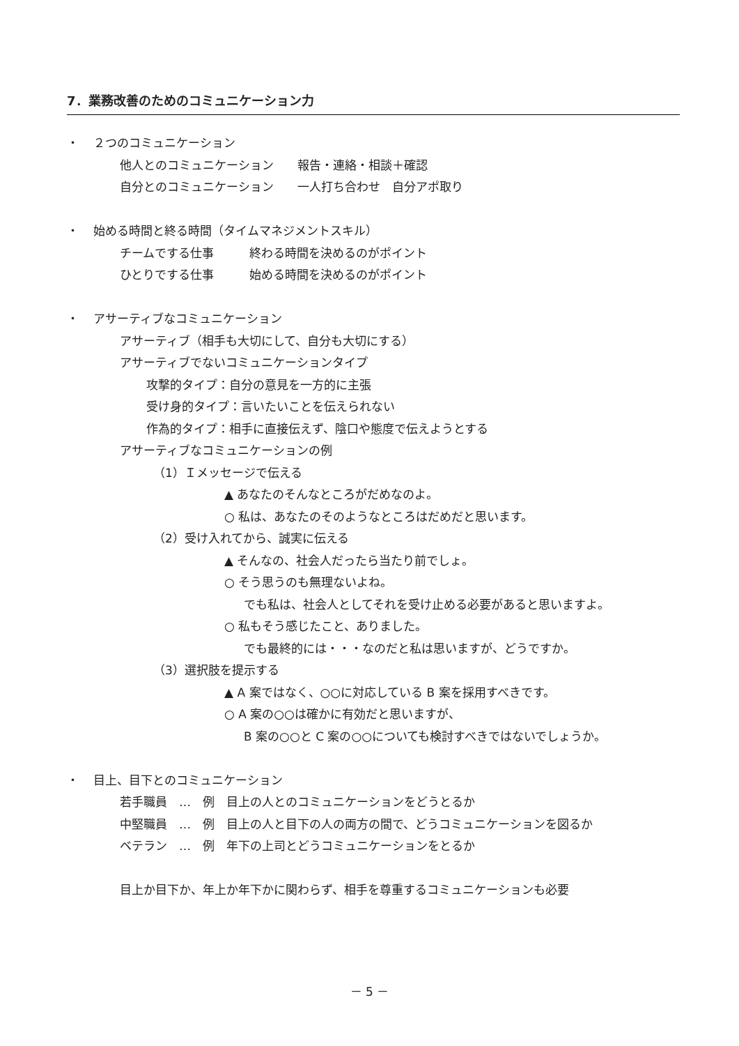7．業務改善のためのコミュニケーション力
・ ２つのコミュニケーション
他人とのコミュニケーション　　報告・連絡・相談＋確認
自分とのコミュニケーション　　一人打ち合わせ　自分アポ取り
・ 始める時間と終る時間（タイムマネジメントスキル）
チームでする仕事　　　終わる時間を決めるのがポイント
ひとりでする仕事　　　始める時間を決めるのがポイント
・ アサーティブなコミュニケーション
アサーティブ（相手も大切にして、自分も大切にする）
アサーティブでないコミュニケーションタイプ
攻撃的タイプ：自分の意見を一方的に主張
受け身的タイプ：言いたいことを伝えられない
作為的タイプ：相手に直接伝えず、陰口や態度で伝えようとする
アサーティブなコミュニケーションの例
（1）Ｉメッセージで伝える
▲ あなたのそんなところがだめなのよ。
○ 私は、あなたのそのようなところはだめだと思います。
（2）受け入れてから、誠実に伝える
▲ そんなの、社会人だったら当たり前でしょ。
○ そう思うのも無理ないよね。
でも私は、社会人としてそれを受け止める必要があると思いますよ。
○ 私もそう感じたこと、ありました。
でも最終的には・・・なのだと私は思いますが、どうですか。
（3）選択肢を提示する
▲ A 案ではなく、○○に対応している B 案を採用すべきです。
○ A 案の○○は確かに有効だと思いますが、
B 案の○○と C 案の○○についても検討すべきではないでしょうか。
・ 目上、目下とのコミュニケーション
若手職員　…　例　目上の人とのコミュニケーションをどうとるか
中堅職員　…　例　目上の人と目下の人の両方の間で、どうコミュニケーションを図るか
ベテラン　…　例　年下の上司とどうコミュニケーションをとるか
目上か目下か、年上か年下かに関わらず、相手を尊重するコミュニケーションも必要
－ 5 －